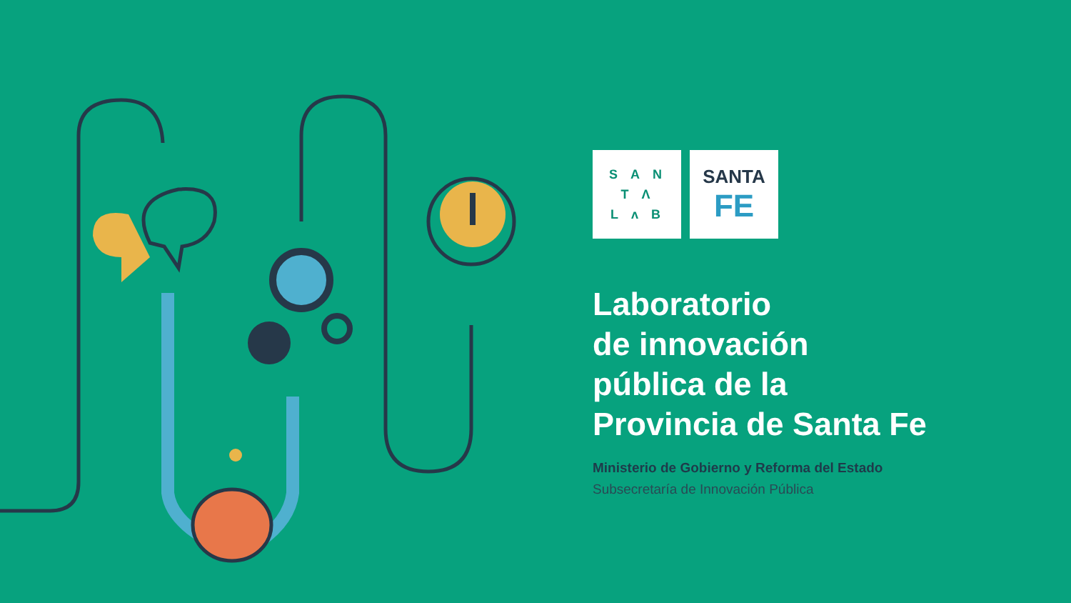SAN
TΛ
LᴧB
SANTA
FE
Laboratorio
de innovación
pública de la
Provincia de Santa Fe
Ministerio de Gobierno y Reforma del Estado
Subsecretaría de Innovación Pública